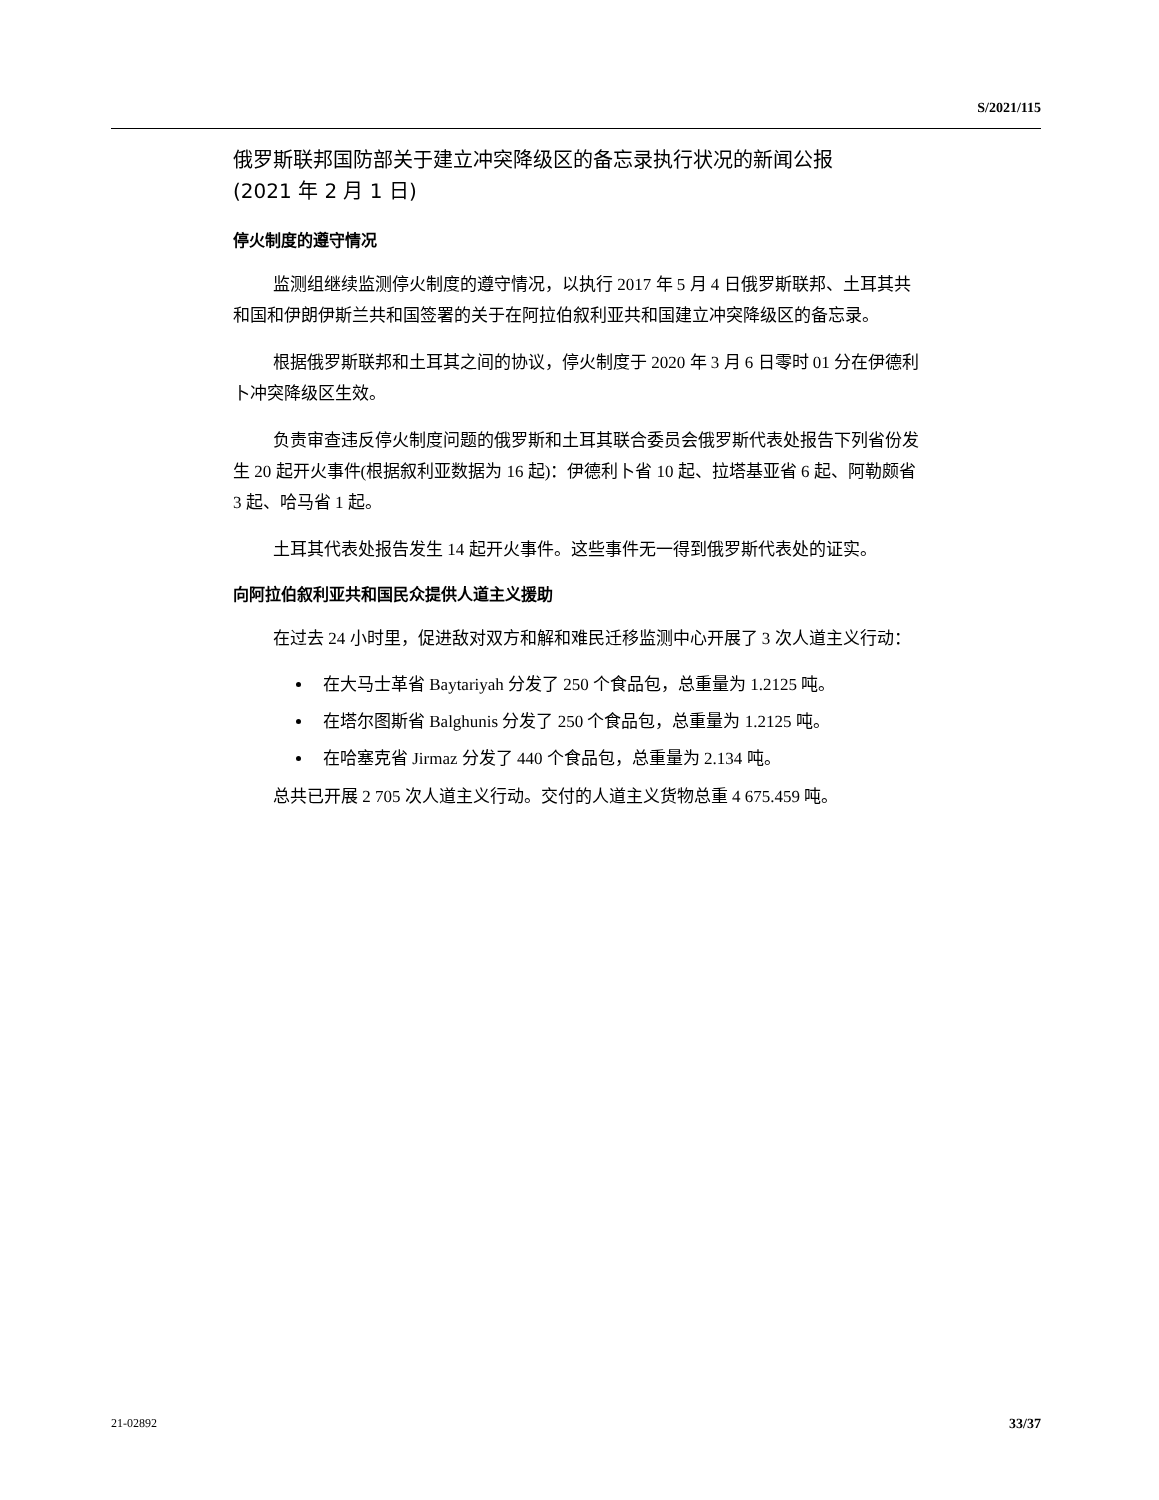S/2021/115
俄罗斯联邦国防部关于建立冲突降级区的备忘录执行状况的新闻公报
(2021 年 2 月 1 日)
停火制度的遵守情况
监测组继续监测停火制度的遵守情况，以执行 2017 年 5 月 4 日俄罗斯联邦、土耳其共和国和伊朗伊斯兰共和国签署的关于在阿拉伯叙利亚共和国建立冲突降级区的备忘录。
根据俄罗斯联邦和土耳其之间的协议，停火制度于 2020 年 3 月 6 日零时 01 分在伊德利卜冲突降级区生效。
负责审查违反停火制度问题的俄罗斯和土耳其联合委员会俄罗斯代表处报告下列省份发生 20 起开火事件(根据叙利亚数据为 16 起)：伊德利卜省 10 起、拉塔基亚省 6 起、阿勒颇省 3 起、哈马省 1 起。
土耳其代表处报告发生 14 起开火事件。这些事件无一得到俄罗斯代表处的证实。
向阿拉伯叙利亚共和国民众提供人道主义援助
在过去 24 小时里，促进敌对双方和解和难民迁移监测中心开展了 3 次人道主义行动：
在大马士革省 Baytariyah 分发了 250 个食品包，总重量为 1.2125 吨。
在塔尔图斯省 Balghunis 分发了 250 个食品包，总重量为 1.2125 吨。
在哈塞克省 Jirmaz 分发了 440 个食品包，总重量为 2.134 吨。
总共已开展 2 705 次人道主义行动。交付的人道主义货物总重 4 675.459 吨。
21-02892 33/37